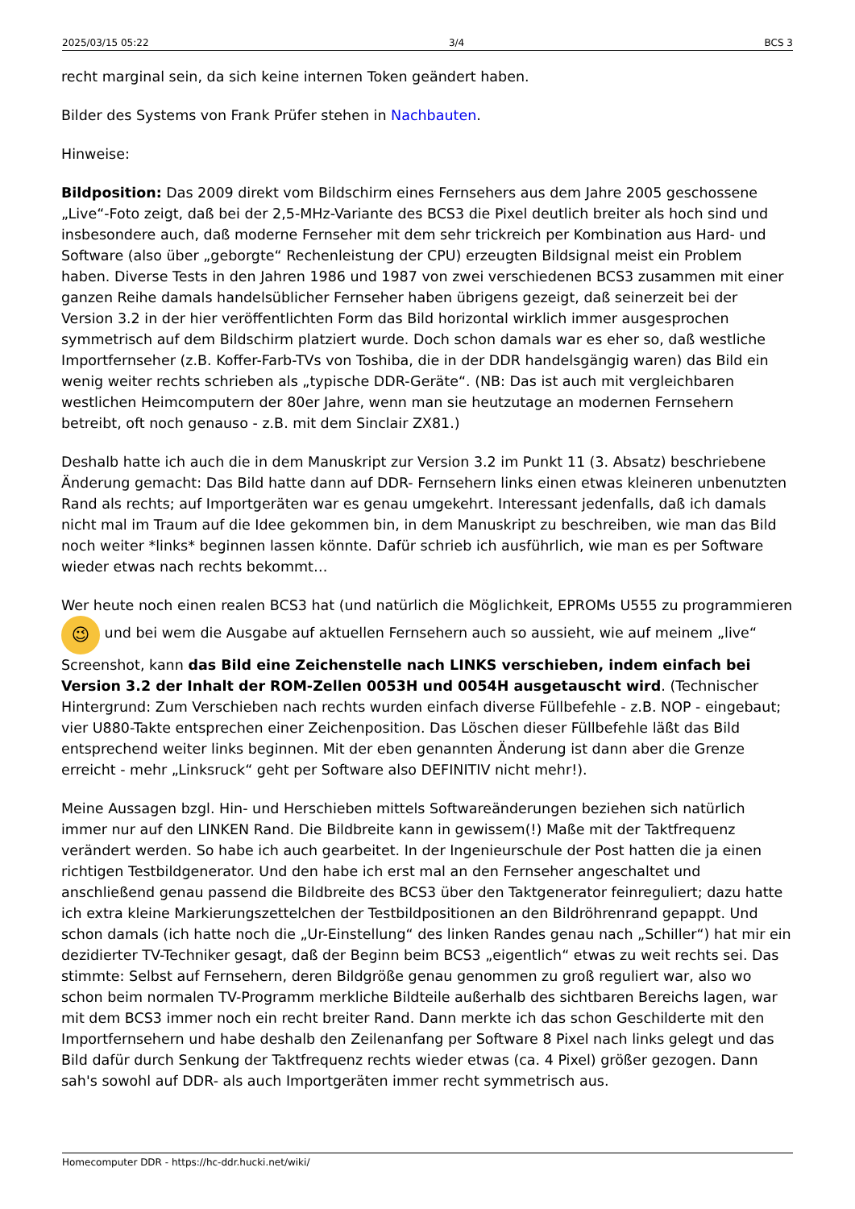2025/03/15 05:22 3/4 BCS 3
recht marginal sein, da sich keine internen Token geändert haben.
Bilder des Systems von Frank Prüfer stehen in Nachbauten.
Hinweise:
Bildposition: Das 2009 direkt vom Bildschirm eines Fernsehers aus dem Jahre 2005 geschossene „Live“-Foto zeigt, daß bei der 2,5-MHz-Variante des BCS3 die Pixel deutlich breiter als hoch sind und insbesondere auch, daß moderne Fernseher mit dem sehr trickreich per Kombination aus Hard- und Software (also über „geborgte“ Rechenleistung der CPU) erzeugten Bildsignal meist ein Problem haben. Diverse Tests in den Jahren 1986 und 1987 von zwei verschiedenen BCS3 zusammen mit einer ganzen Reihe damals handelsüblicher Fernseher haben übrigens gezeigt, daß seinerzeit bei der Version 3.2 in der hier veröffentlichten Form das Bild horizontal wirklich immer ausgesprochen symmetrisch auf dem Bildschirm platziert wurde. Doch schon damals war es eher so, daß westliche Importfernseher (z.B. Koffer-Farb-TVs von Toshiba, die in der DDR handelsgängig waren) das Bild ein wenig weiter rechts schrieben als „typische DDR-Geräte“. (NB: Das ist auch mit vergleichbaren westlichen Heimcomputern der 80er Jahre, wenn man sie heutzutage an modernen Fernsehern betreibt, oft noch genauso - z.B. mit dem Sinclair ZX81.)
Deshalb hatte ich auch die in dem Manuskript zur Version 3.2 im Punkt 11 (3. Absatz) beschriebene Änderung gemacht: Das Bild hatte dann auf DDR- Fernsehern links einen etwas kleineren unbenutzten Rand als rechts; auf Importgeräten war es genau umgekehrt. Interessant jedenfalls, daß ich damals nicht mal im Traum auf die Idee gekommen bin, in dem Manuskript zu beschreiben, wie man das Bild noch weiter *links* beginnen lassen könnte. Dafür schrieb ich ausführlich, wie man es per Software wieder etwas nach rechts bekommt…
Wer heute noch einen realen BCS3 hat (und natürlich die Möglichkeit, EPROMs U555 zu programmieren 😉 und bei wem die Ausgabe auf aktuellen Fernsehern auch so aussieht, wie auf meinem „live“ Screenshot, kann das Bild eine Zeichenstelle nach LINKS verschieben, indem einfach bei Version 3.2 der Inhalt der ROM-Zellen 0053H und 0054H ausgetauscht wird. (Technischer Hintergrund: Zum Verschieben nach rechts wurden einfach diverse Füllbefehle - z.B. NOP - eingebaut; vier U880-Takte entsprechen einer Zeichenposition. Das Löschen dieser Füllbefehle läßt das Bild entsprechend weiter links beginnen. Mit der eben genannten Änderung ist dann aber die Grenze erreicht - mehr „Linksruck“ geht per Software also DEFINITIV nicht mehr!).
Meine Aussagen bzgl. Hin- und Herschieben mittels Softwareänderungen beziehen sich natürlich immer nur auf den LINKEN Rand. Die Bildbreite kann in gewissem(!) Maße mit der Taktfrequenz verändert werden. So habe ich auch gearbeitet. In der Ingenieurschule der Post hatten die ja einen richtigen Testbildgenerator. Und den habe ich erst mal an den Fernseher angeschaltet und anschließend genau passend die Bildbreite des BCS3 über den Taktgenerator feinreguliert; dazu hatte ich extra kleine Markierungszettelchen der Testbildpositionen an den Bildröhrenrand gepappt. Und schon damals (ich hatte noch die „Ur-Einstellung“ des linken Randes genau nach „Schiller“) hat mir ein dezidierter TV-Techniker gesagt, daß der Beginn beim BCS3 „eigentlich“ etwas zu weit rechts sei. Das stimmte: Selbst auf Fernsehern, deren Bildgröße genau genommen zu groß reguliert war, also wo schon beim normalen TV-Programm merkliche Bildteile außerhalb des sichtbaren Bereichs lagen, war mit dem BCS3 immer noch ein recht breiter Rand. Dann merkte ich das schon Geschilderte mit den Importfernsehern und habe deshalb den Zeilenanfang per Software 8 Pixel nach links gelegt und das Bild dafür durch Senkung der Taktfrequenz rechts wieder etwas (ca. 4 Pixel) größer gezogen. Dann sah's sowohl auf DDR- als auch Importgeräten immer recht symmetrisch aus.
Homecomputer DDR - https://hc-ddr.hucki.net/wiki/